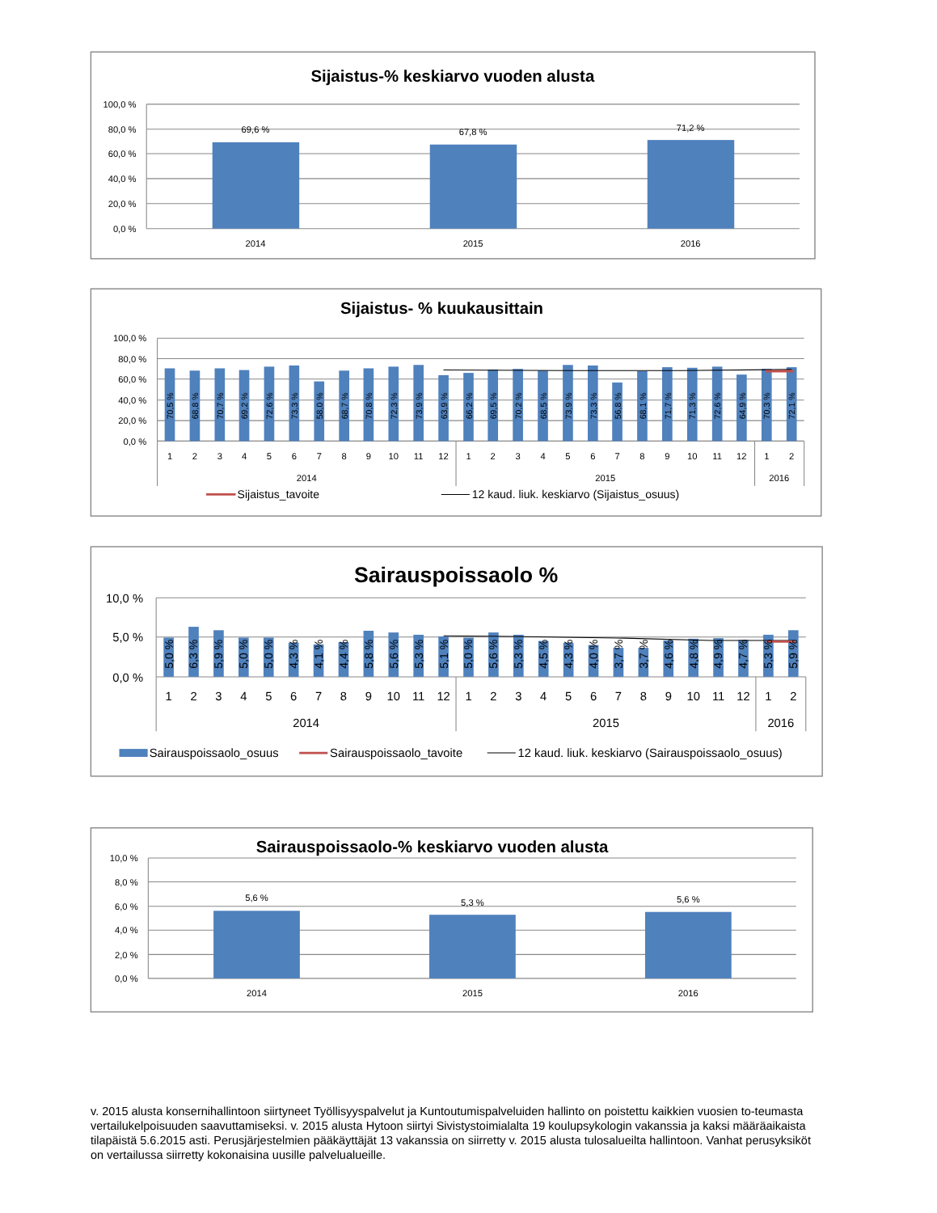Sijaistus-% keskiarvo vuoden alusta
100,0 %
80,0 %
60,0 %
40,0 %
20,0 %
0,0 %
69,6 %
67,8 %
71,2 %
2014
2015
2016
Sijaistus- % kuukausittain
100,0 %
80,0 %
60,0 %
40,0 %
20,0 %
0,0 %
70,5 %
68,8 %
70,7 %
69,2 %
72,6 %
73,3 %
58,0 %
68,7 %
70,8 %
72,3 %
73,9 %
63,9 %
66,2 %
69,5 %
70,2 %
68,5 %
73,9 %
73,3 %
56,8 %
68,1 %
71,7 %
71,3 %
72,6 %
64,9 %
70,3 %
72,1 %
1
2
3
4
5
6
7
8
9
10
11
12
1
2
3
4
5
6
7
8
9
10
11
12
1
2
2014
2015
2016
Sijaistus_tavoite
12 kaud. liuk. keskiarvo (Sijaistus_osuus)
Sairauspoissaolo %
10,0 %
5,0 %
0,0 %
5,0 %
6,3 %
5,9 %
5,0 %
5,0 %
4,3 %
4,1 %
4,4 %
5,8 %
5,6 %
5,3 %
5,1 %
5,0 %
5,6 %
5,3 %
4,5 %
4,3 %
4,0 %
3,7 %
3,7 %
4,6 %
4,8 %
4,9 %
4,7 %
5,3 %
5,9 %
1
2
3
4
5
6
7
8
9
10
11
12
1
2
3
4
5
6
7
8
9
10
11
12
1
2
2014
2015
2016
Sairauspoissaolo_osuus
Sairauspoissaolo_tavoite
12 kaud. liuk. keskiarvo (Sairauspoissaolo_osuus)
Sairauspoissaolo-% keskiarvo vuoden alusta
10,0 %
8,0 %
6,0 %
4,0 %
2,0 %
0,0 %
5,6 %
5,3 %
5,6 %
2014
2015
2016
v. 2015 alusta konsernihallintoon siirtyneet Työllisyyspalvelut ja Kuntoutumispalveluiden hallinto on poistettu kaikkien vuosien to-teumasta vertailukelpoisuuden saavuttamiseksi. v. 2015 alusta Hytoon siirtyi Sivistystoimialalta 19 koulupsykologin vakanssia ja kaksi määräaikaista tilapäistä 5.6.2015 asti. Perusjärjestelmien pääkäyttäjät 13 vakanssia on siirretty v. 2015 alusta tulosalueilta hallintoon. Vanhat perusyksiköt on vertailussa siirretty kokonaisina uusille palvelualueille.